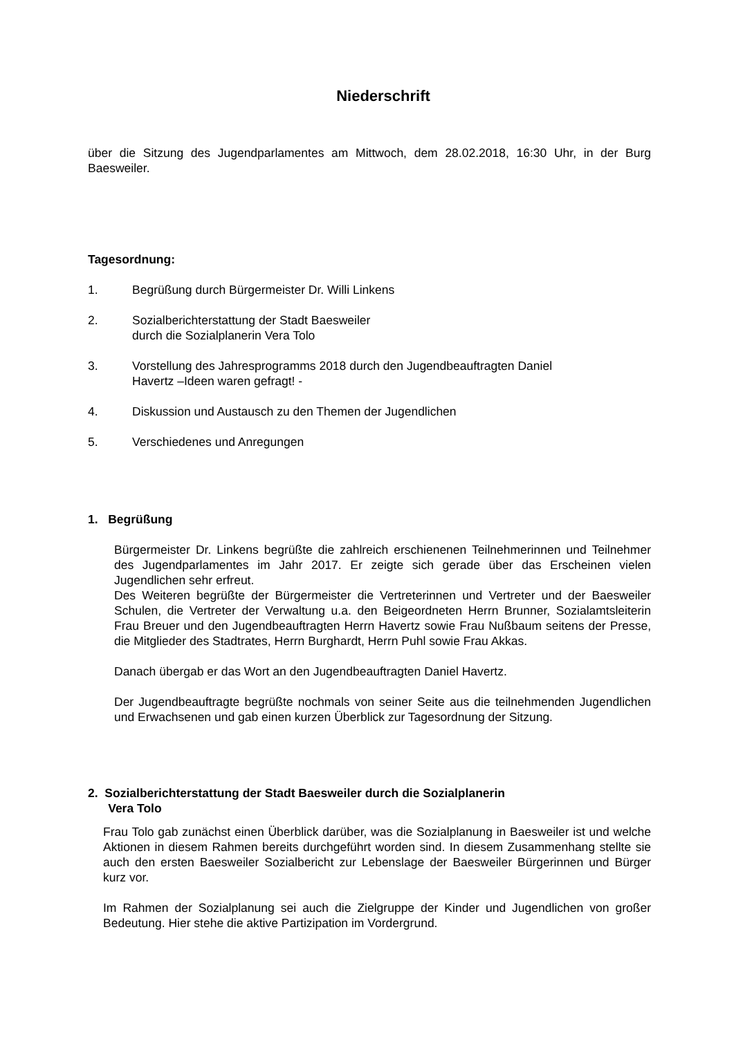Niederschrift
über die Sitzung des Jugendparlamentes am Mittwoch, dem 28.02.2018, 16:30 Uhr, in der Burg Baesweiler.
Tagesordnung:
1. Begrüßung durch Bürgermeister Dr. Willi Linkens
2. Sozialberichterstattung der Stadt Baesweiler
durch die Sozialplanerin Vera Tolo
3. Vorstellung des Jahresprogramms 2018 durch den Jugendbeauftragten Daniel
Havertz –Ideen waren gefragt! -
4. Diskussion und Austausch zu den Themen der Jugendlichen
5. Verschiedenes und Anregungen
1. Begrüßung
Bürgermeister Dr. Linkens begrüßte die zahlreich erschienenen Teilnehmerinnen und Teilnehmer des Jugendparlamentes im Jahr 2017. Er zeigte sich gerade über das Erscheinen vielen Jugendlichen sehr erfreut.
Des Weiteren begrüßte der Bürgermeister die Vertreterinnen und Vertreter und der Baesweiler Schulen, die Vertreter der Verwaltung u.a. den Beigeordneten Herrn Brunner, Sozialamtsleiterin Frau Breuer und den Jugendbeauftragten Herrn Havertz sowie Frau Nußbaum seitens der Presse, die Mitglieder des Stadtrates, Herrn Burghardt, Herrn Puhl sowie Frau Akkas.
Danach übergab er das Wort an den Jugendbeauftragten Daniel Havertz.
Der Jugendbeauftragte begrüßte nochmals von seiner Seite aus die teilnehmenden Jugendlichen und Erwachsenen und gab einen kurzen Überblick zur Tagesordnung der Sitzung.
2. Sozialberichterstattung der Stadt Baesweiler durch die Sozialplanerin
Vera Tolo
Frau Tolo gab zunächst einen Überblick darüber, was die Sozialplanung in Baesweiler ist und welche Aktionen in diesem Rahmen bereits durchgeführt worden sind. In diesem Zusammenhang stellte sie auch den ersten Baesweiler Sozialbericht zur Lebenslage der Baesweiler Bürgerinnen und Bürger kurz vor.
Im Rahmen der Sozialplanung sei auch die Zielgruppe der Kinder und Jugendlichen von großer Bedeutung. Hier stehe die aktive Partizipation im Vordergrund.